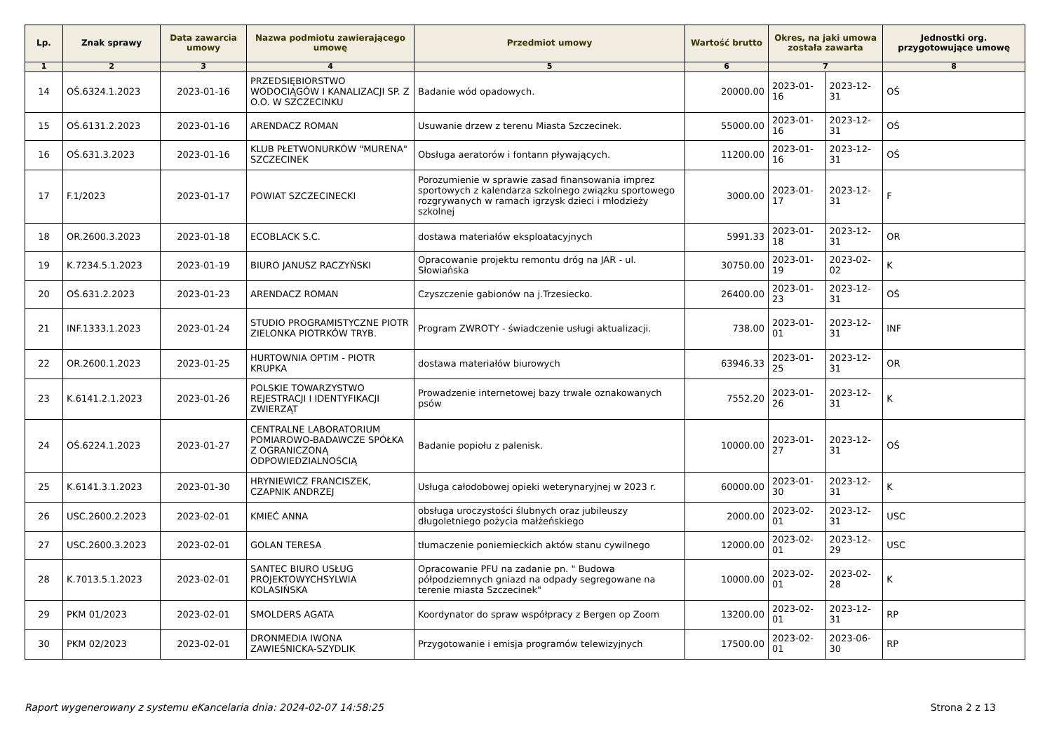| Lp. | Znak sprawy | Data zawarcia umowy | Nazwa podmiotu zawierającego umowę | Przedmiot umowy | Wartość brutto | Okres, na jaki umowa została zawarta | | Jednostki org. przygotowujące umowę |
| --- | --- | --- | --- | --- | --- | --- | --- | --- |
| 1 | 2 | 3 | 4 | 5 | 6 | 7 | | 8 |
| 14 | OŚ.6324.1.2023 | 2023-01-16 | PRZEDSIĘBIORSTWO WODOCIĄGÓW I KANALIZACJI SP. Z O.O. W SZCZECINKU | Badanie wód opadowych. | 20000.00 | 2023-01-16 | 2023-12-31 | OŚ |
| 15 | OŚ.6131.2.2023 | 2023-01-16 | ARENDACZ ROMAN | Usuwanie drzew z terenu Miasta Szczecinek. | 55000.00 | 2023-01-16 | 2023-12-31 | OŚ |
| 16 | OŚ.631.3.2023 | 2023-01-16 | KLUB PŁETWONURKÓW "MURENA" SZCZECINEK | Obsługa aeratorów i fontann pływających. | 11200.00 | 2023-01-16 | 2023-12-31 | OŚ |
| 17 | F.1/2023 | 2023-01-17 | POWIAT SZCZECINECKI | Porozumienie w sprawie zasad finansowania imprez sportowych z kalendarza szkolnego związku sportowego rozgrywanych w ramach igrzysk dzieci i młodzieży szkolnej | 3000.00 | 2023-01-17 | 2023-12-31 | F |
| 18 | OR.2600.3.2023 | 2023-01-18 | ECOBLACK S.C. | dostawa materiałów eksploatacyjnych | 5991.33 | 2023-01-18 | 2023-12-31 | OR |
| 19 | K.7234.5.1.2023 | 2023-01-19 | BIURO JANUSZ RACZYŃSKI | Opracowanie projektu remontu dróg na JAR - ul. Słowiańska | 30750.00 | 2023-01-19 | 2023-02-02 | K |
| 20 | OŚ.631.2.2023 | 2023-01-23 | ARENDACZ ROMAN | Czyszczenie gabionów na j.Trzesiecko. | 26400.00 | 2023-01-23 | 2023-12-31 | OŚ |
| 21 | INF.1333.1.2023 | 2023-01-24 | STUDIO PROGRAMISTYCZNE PIOTR ZIELONKA PIOTRKÓW TRYB. | Program ZWROTY - świadczenie usługi aktualizacji. | 738.00 | 2023-01-01 | 2023-12-31 | INF |
| 22 | OR.2600.1.2023 | 2023-01-25 | HURTOWNIA OPTIM - PIOTR KRUPKA | dostawa materiałów biurowych | 63946.33 | 2023-01-25 | 2023-12-31 | OR |
| 23 | K.6141.2.1.2023 | 2023-01-26 | POLSKIE TOWARZYSTWO REJESTRACJI I IDENTYFIKACJI ZWIERZĄT | Prowadzenie internetowej bazy trwale oznakowanych psów | 7552.20 | 2023-01-26 | 2023-12-31 | K |
| 24 | OŚ.6224.1.2023 | 2023-01-27 | CENTRALNE LABORATORIUM POMIAROWO-BADAWCZE SPÓŁKA Z OGRANICZONĄ ODPOWIEDZIALNOŚCIĄ | Badanie popiołu z palenisk. | 10000.00 | 2023-01-27 | 2023-12-31 | OŚ |
| 25 | K.6141.3.1.2023 | 2023-01-30 | HRYNIEWICZ FRANCISZEK, CZAPNIK ANDRZEJ | Usługa całodobowej opieki weterynaryjnej w 2023 r. | 60000.00 | 2023-01-30 | 2023-12-31 | K |
| 26 | USC.2600.2.2023 | 2023-02-01 | KMIEĆ ANNA | obsługa uroczystości ślubnych oraz jubileuszy długoletniego pożycia małżeńskiego | 2000.00 | 2023-02-01 | 2023-12-31 | USC |
| 27 | USC.2600.3.2023 | 2023-02-01 | GOLAN TERESA | tłumaczenie poniemieckich aktów stanu cywilnego | 12000.00 | 2023-02-01 | 2023-12-29 | USC |
| 28 | K.7013.5.1.2023 | 2023-02-01 | SANTEC BIURO USŁUG PROJEKTOWYCHSYLWIA KOLASIŃSKA | Opracowanie PFU na zadanie pn. " Budowa półpodziemnych gniazd na odpady segregowane na terenie miasta Szczecinek" | 10000.00 | 2023-02-01 | 2023-02-28 | K |
| 29 | PKM 01/2023 | 2023-02-01 | SMOLDERS AGATA | Koordynator do spraw współpracy z Bergen op Zoom | 13200.00 | 2023-02-01 | 2023-12-31 | RP |
| 30 | PKM 02/2023 | 2023-02-01 | DRONMEDIA IWONA ZAWIEŚNICKA-SZYDLIK | Przygotowanie i emisja programów telewizyjnych | 17500.00 | 2023-02-01 | 2023-06-30 | RP |
Raport wygenerowany z systemu eKancelaria dnia: 2024-02-07 14:58:25 Strona 2 z 13